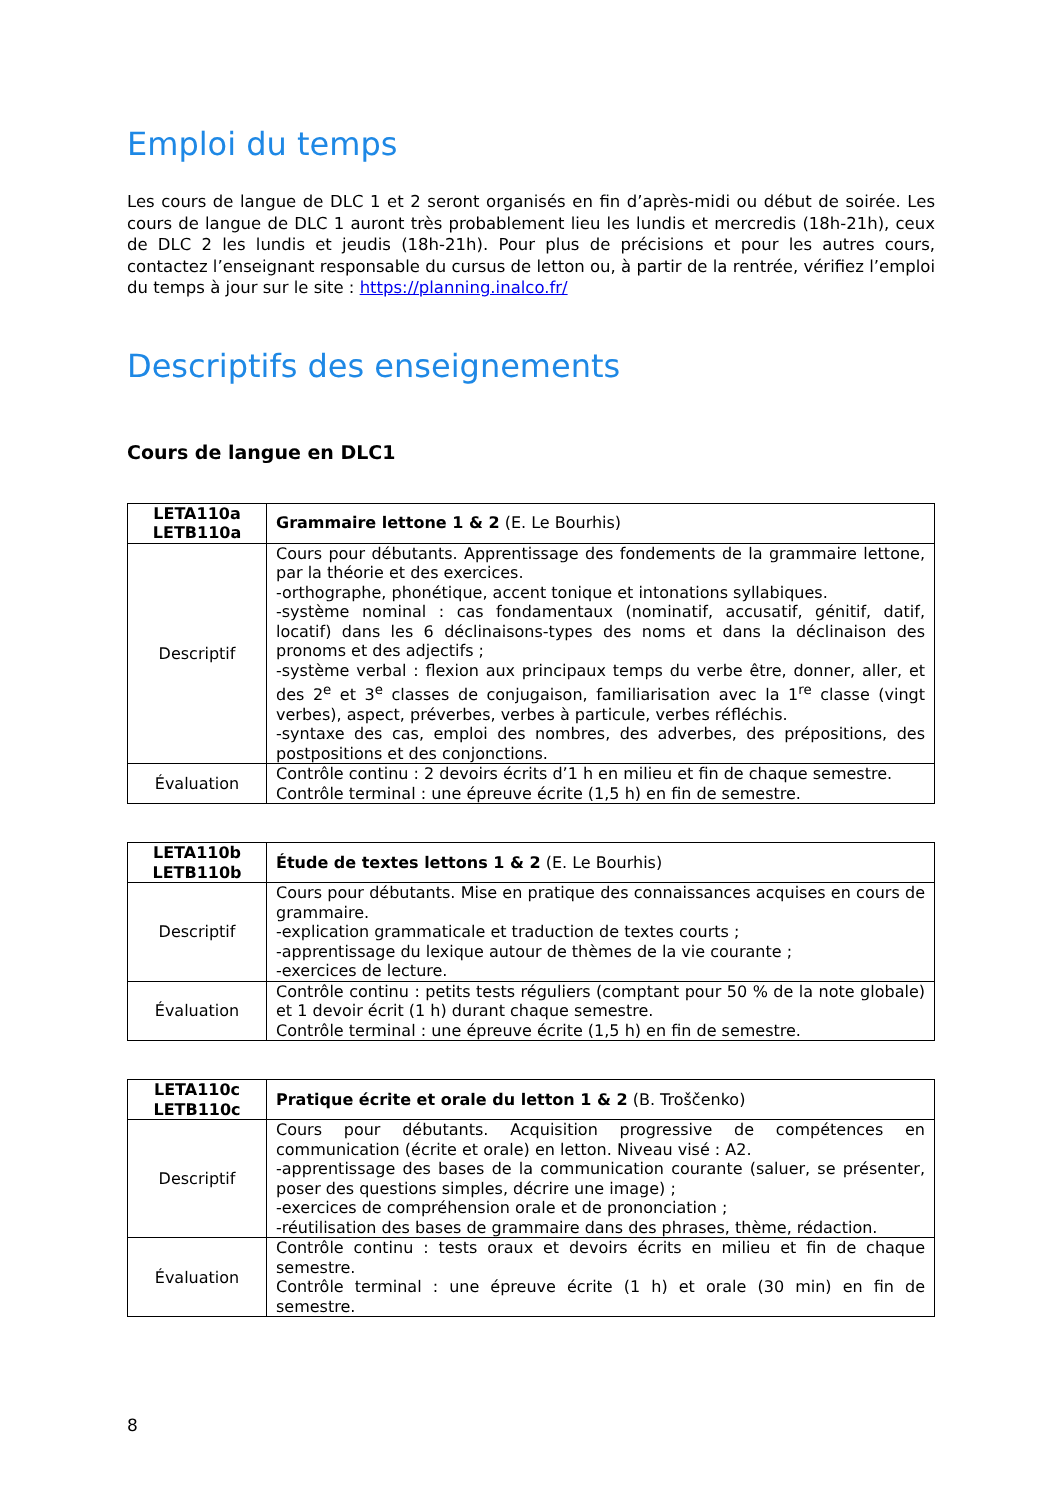Emploi du temps
Les cours de langue de DLC 1 et 2 seront organisés en fin d’après-midi ou début de soirée. Les cours de langue de DLC 1 auront très probablement lieu les lundis et mercredis (18h-21h), ceux de DLC 2 les lundis et jeudis (18h-21h). Pour plus de précisions et pour les autres cours, contactez l’enseignant responsable du cursus de letton ou, à partir de la rentrée, vérifiez l’emploi du temps à jour sur le site : https://planning.inalco.fr/
Descriptifs des enseignements
Cours de langue en DLC1
| LETA110a LETB110a | Grammaire lettone 1 & 2 (E. Le Bourhis) |
| Descriptif | Cours pour débutants. Apprentissage des fondements de la grammaire lettone, par la théorie et des exercices. -orthographe, phonétique, accent tonique et intonations syllabiques. -système nominal : cas fondamentaux (nominatif, accusatif, génitif, datif, locatif) dans les 6 déclinaisons-types des noms et dans la déclinaison des pronoms et des adjectifs ; -système verbal : flexion aux principaux temps du verbe être, donner, aller, et des 2<sup>e</sup> et 3<sup>e</sup> classes de conjugaison, familiarisation avec la 1<sup>re</sup> classe (vingt verbes), aspect, préverbes, verbes à particule, verbes réfléchis. -syntaxe des cas, emploi des nombres, des adverbes, des prépositions, des postpositions et des conjonctions. |
| Évaluation | Contrôle continu : 2 devoirs écrits d’1 h en milieu et fin de chaque semestre. Contrôle terminal : une épreuve écrite (1,5 h) en fin de semestre. |
| LETA110b LETB110b | Étude de textes lettons 1 & 2 (E. Le Bourhis) |
| Descriptif | Cours pour débutants. Mise en pratique des connaissances acquises en cours de grammaire. -explication grammaticale et traduction de textes courts ; -apprentissage du lexique autour de thèmes de la vie courante ; -exercices de lecture. |
| Évaluation | Contrôle continu : petits tests réguliers (comptant pour 50 % de la note globale) et 1 devoir écrit (1 h) durant chaque semestre. Contrôle terminal : une épreuve écrite (1,5 h) en fin de semestre. |
| LETA110c LETB110c | Pratique écrite et orale du letton 1 & 2 (B. Troščenko) |
| Descriptif | Cours pour débutants. Acquisition progressive de compétences en communication (écrite et orale) en letton. Niveau visé : A2. -apprentissage des bases de la communication courante (saluer, se présenter, poser des questions simples, décrire une image) ; -exercices de compréhension orale et de prononciation ; -réutilisation des bases de grammaire dans des phrases, thème, rédaction. |
| Évaluation | Contrôle continu : tests oraux et devoirs écrits en milieu et fin de chaque semestre. Contrôle terminal : une épreuve écrite (1 h) et orale (30 min) en fin de semestre. |
8